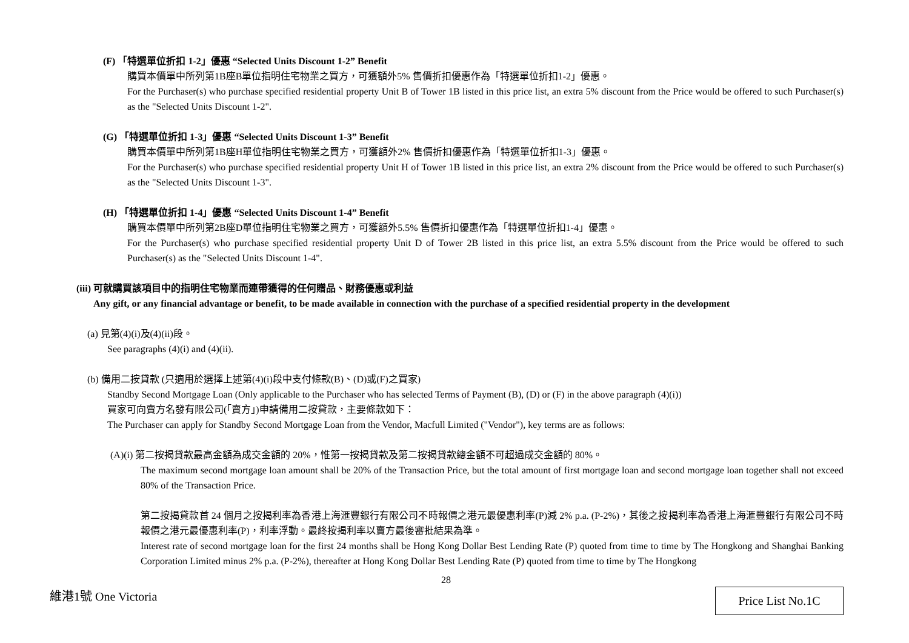(F) 「特選單位折扣 1-2」優惠 “Selected Units Discount 1-2” Benefit
購買本價單中所列第1B座B單位指明住宅物業之買方，可獲額外5% 售價折扣優惠作為「特選單位折扣1-2」優惠。
For the Purchaser(s) who purchase specified residential property Unit B of Tower 1B listed in this price list, an extra 5% discount from the Price would be offered to such Purchaser(s) as the "Selected Units Discount 1-2".
(G) 「特選單位折扣 1-3」優惠 “Selected Units Discount 1-3” Benefit
購買本價單中所列第1B座H單位指明住宅物業之買方，可獲額外2% 售價折扣優惠作為「特選單位折扣1-3」優惠。
For the Purchaser(s) who purchase specified residential property Unit H of Tower 1B listed in this price list, an extra 2% discount from the Price would be offered to such Purchaser(s) as the "Selected Units Discount 1-3".
(H) 「特選單位折扣 1-4」優惠 “Selected Units Discount 1-4” Benefit
購買本價單中所列第2B座D單位指明住宅物業之買方，可獲額外5.5% 售價折扣優惠作為「特選單位折扣1-4」優惠。
For the Purchaser(s) who purchase specified residential property Unit D of Tower 2B listed in this price list, an extra 5.5% discount from the Price would be offered to such Purchaser(s) as the "Selected Units Discount 1-4".
(iii) 可就購買該項目中的指明住宅物業而連帶獲得的任何贈品、財務優惠或利益
Any gift, or any financial advantage or benefit, to be made available in connection with the purchase of a specified residential property in the development
(a) 見第(4)(i)及(4)(ii)段。
See paragraphs (4)(i) and (4)(ii).
(b) 備用二按貸款 (只適用於選擇上述第(4)(i)段中支付條款(B)、(D)或(F)之買家)
Standby Second Mortgage Loan (Only applicable to the Purchaser who has selected Terms of Payment (B), (D) or (F) in the above paragraph (4)(i))
買家可向賣方名發有限公司(「賣方」)申請備用二按貸款，主要條款如下：
The Purchaser can apply for Standby Second Mortgage Loan from the Vendor, Macfull Limited ("Vendor"), key terms are as follows:
(A)(i) 第二按揭貸款最高金額為成交金額的 20%，惟第一按揭貸款及第二按揭貸款總金額不可超過成交金額的 80%。
The maximum second mortgage loan amount shall be 20% of the Transaction Price, but the total amount of first mortgage loan and second mortgage loan together shall not exceed 80% of the Transaction Price.
第二按揭貸款首 24 個月之按揭利率為香港上海滙豐銀行有限公司不時報價之港元最優惠利率(P)減 2% p.a. (P-2%)，其後之按揭利率為香港上海滙豐銀行有限公司不時報價之港元最優惠利率(P)，利率浮動。最終按揭利率以賣方最後審批結果為準。
Interest rate of second mortgage loan for the first 24 months shall be Hong Kong Dollar Best Lending Rate (P) quoted from time to time by The Hongkong and Shanghai Banking Corporation Limited minus 2% p.a. (P-2%), thereafter at Hong Kong Dollar Best Lending Rate (P) quoted from time to time by The Hongkong
28
維港1號 One Victoria Price List No.1C